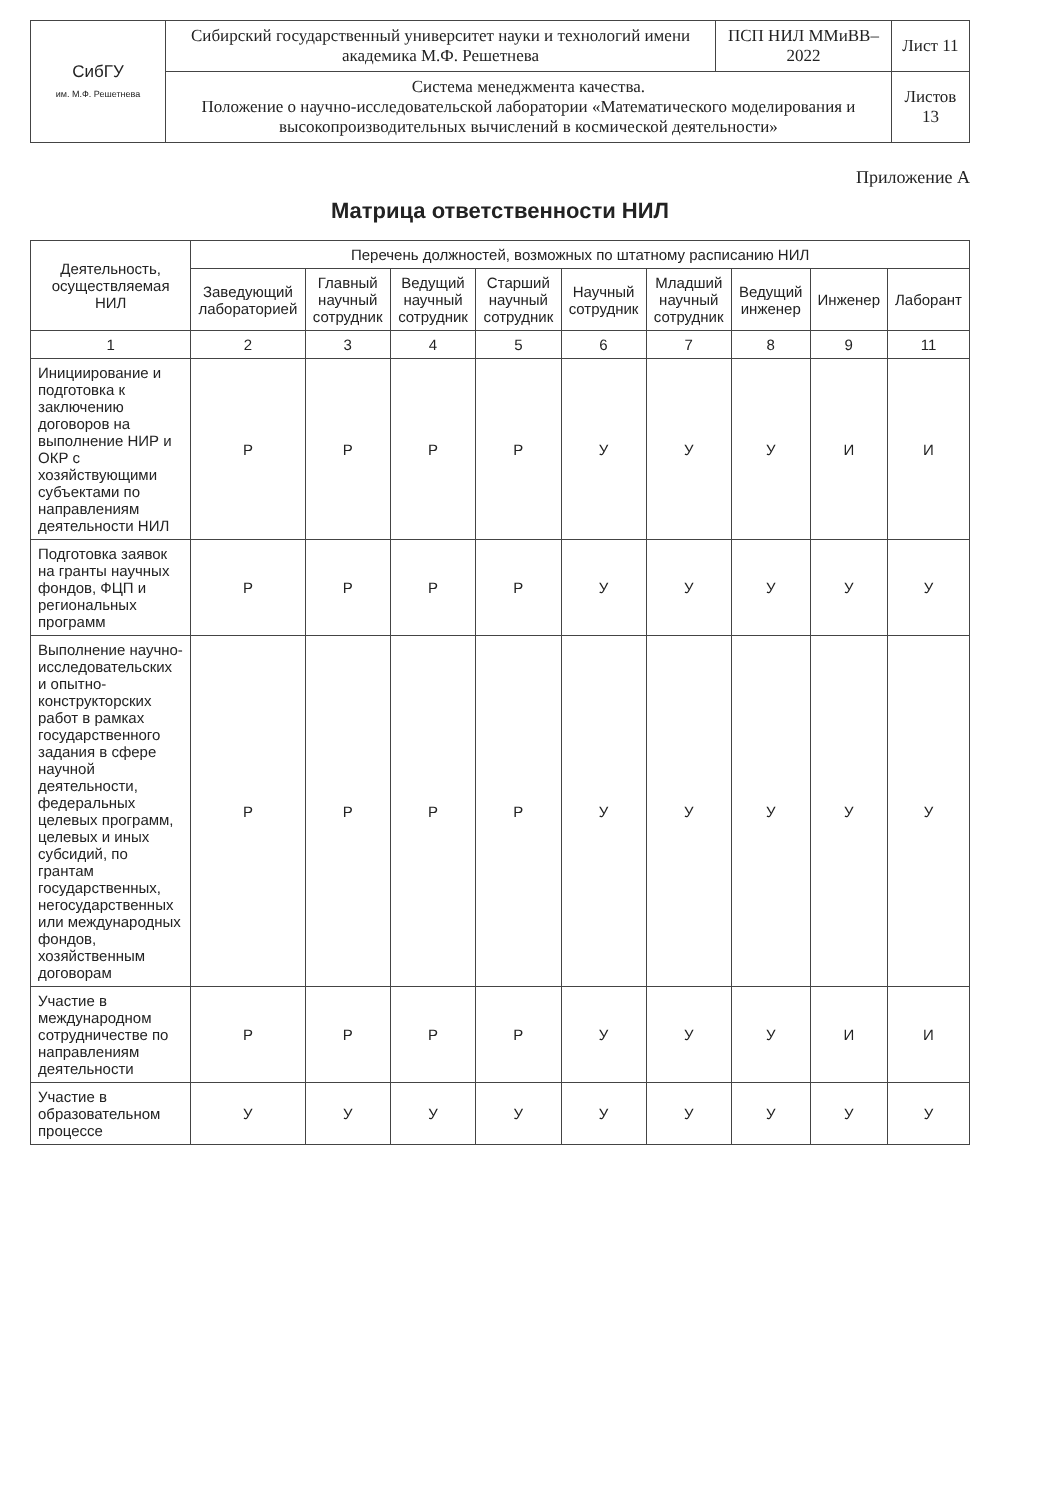| СибГУ им. М.Ф. Решетнева | Сибирский государственный университет науки и технологий имени академика М.Ф. Решетнева | ПСП НИЛ ММиВВ–2022 | Лист 11 |
| | Система менеджмента качества. Положение о научно-исследовательской лаборатории «Математического моделирования и высокопроизводительных вычислений в космической деятельности» | | Листов 13 |
Приложение А
Матрица ответственности НИЛ
| Деятельность, осуществляемая НИЛ | Перечень должностей, возможных по штатному расписанию НИЛ | | | | | | | | |
| --- | --- | --- | --- | --- | --- | --- | --- | --- | --- |
| | Заведующий лабораторией | Главный научный сотрудник | Ведущий научный сотрудник | Старший научный сотрудник | Научный сотрудник | Младший научный сотрудник | Ведущий инженер | Инженер | Лаборант |
| 1 | 2 | 3 | 4 | 5 | 6 | 7 | 8 | 9 | 11 |
| Инициирование и подготовка к заключению договоров на выполнение НИР и ОКР с хозяйствующими субъектами по направлениям деятельности НИЛ | Р | Р | Р | Р | У | У | У | И | И |
| Подготовка заявок на гранты научных фондов, ФЦП и региональных программ | Р | Р | Р | Р | У | У | У | У | У |
| Выполнение научно-исследовательских и опытно-конструкторских работ в рамках государственного задания в сфере научной деятельности, федеральных целевых программ, целевых и иных субсидий, по грантам государственных, негосударственных или международных фондов, хозяйственным договорам | Р | Р | Р | Р | У | У | У | У | У |
| Участие в международном сотрудничестве по направлениям деятельности | Р | Р | Р | Р | У | У | У | И | И |
| Участие в образовательном процессе | У | У | У | У | У | У | У | У | У |